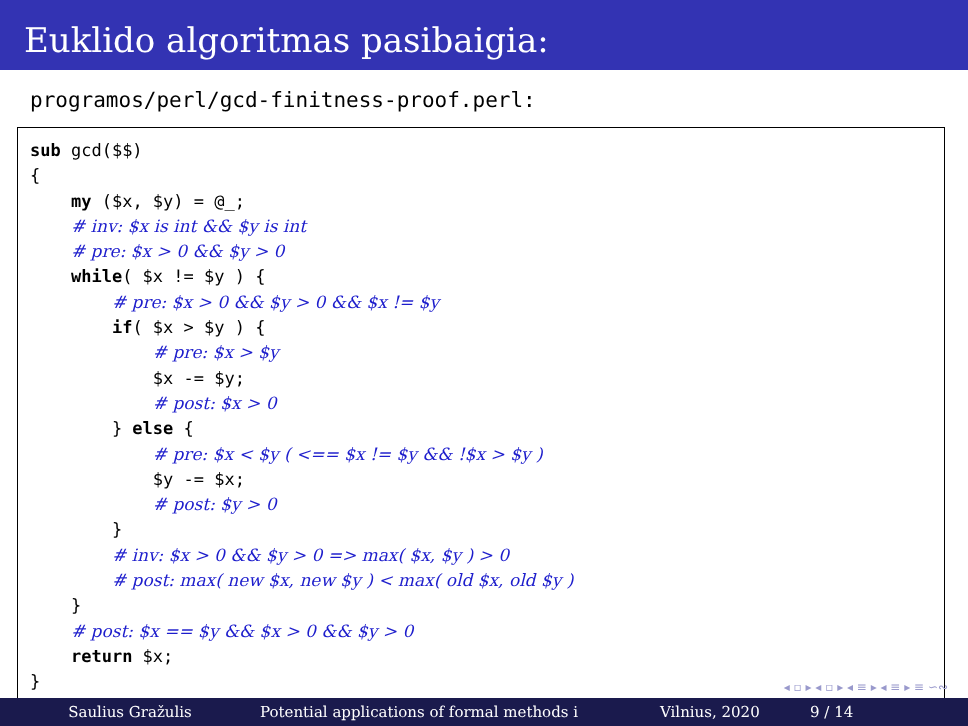Euklido algoritmas pasibaigia:
programos/perl/gcd-finitness-proof.perl:
sub gcd($$)
{
    my ($x, $y) = @_;
    # inv: $x is int && $y is int
    # pre: $x > 0 && $y > 0
    while( $x != $y ) {
        # pre: $x > 0 && $y > 0 && $x != $y
        if( $x > $y ) {
            # pre: $x > $y
            $x -= $y;
            # post: $x > 0
        } else {
            # pre: $x < $y ( <== $x != $y && !$x > $y )
            $y -= $x;
            # post: $y > 0
        }
        # inv: $x > 0 && $y > 0 => max( $x, $y ) > 0
        # post: max( new $x, new $y ) < max( old $x, old $y )
    }
    # post: $x == $y && $x > 0 && $y > 0
    return $x;
}
◂ ▫ ▸ ◂ ▫ ▸ ◂ ≡ ▸ ◂ ≡ ▸ ≡ ∽∾
Saulius Gražulis Potential applications of formal methods i Vilnius, 2020 9 / 14